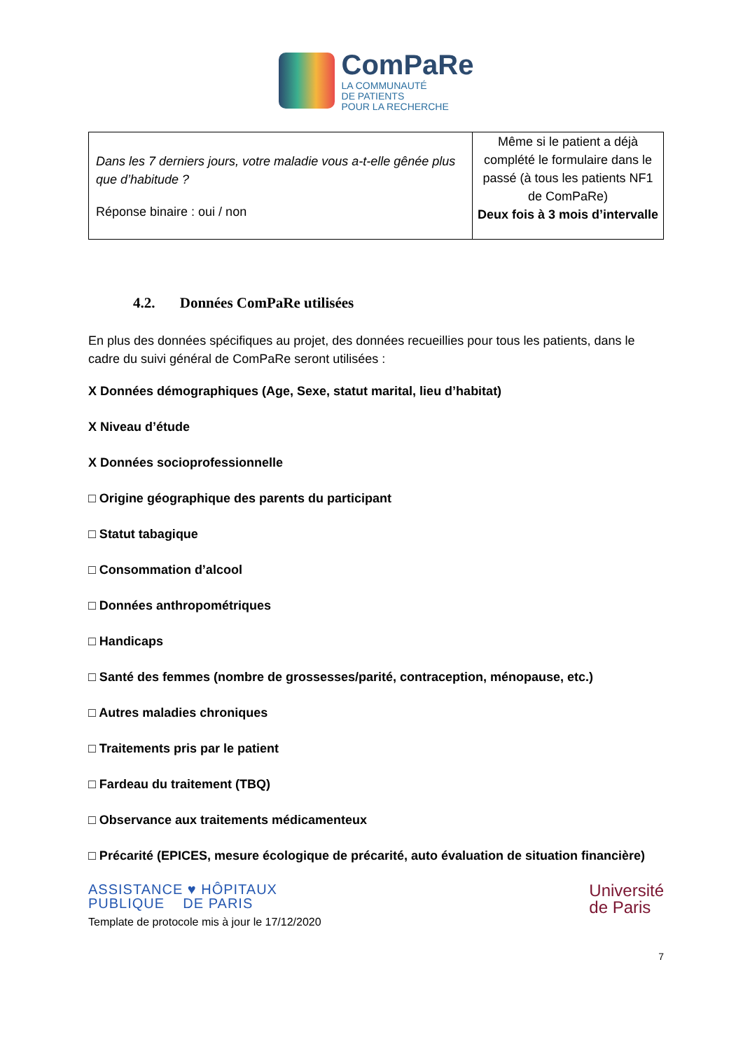ComPaRe
LA COMMUNAUTÉ
DE PATIENTS
POUR LA RECHERCHE
| Dans les 7 derniers jours, votre maladie vous a-t-elle gênée plus que d’habitude ? Réponse binaire : oui / non | Même si le patient a déjà complété le formulaire dans le passé (à tous les patients NF1 de ComPaRe) Deux fois à 3 mois d’intervalle |
4.2. Données ComPaRe utilisées
En plus des données spécifiques au projet, des données recueillies pour tous les patients, dans le cadre du suivi général de ComPaRe seront utilisées :
X Données démographiques (Age, Sexe, statut marital, lieu d’habitat)
X Niveau d’étude
X Données socioprofessionnelle
□ Origine géographique des parents du participant
□ Statut tabagique
□ Consommation d’alcool
□ Données anthropométriques
□ Handicaps
□ Santé des femmes (nombre de grossesses/parité, contraception, ménopause, etc.)
□ Autres maladies chroniques
□ Traitements pris par le patient
□ Fardeau du traitement (TBQ)
□ Observance aux traitements médicamenteux
□ Précarité (EPICES, mesure écologique de précarité, auto évaluation de situation financière)
ASSISTANCE ♥ HÔPITAUX
PUBLIQUE DE PARIS
Template de protocole mis à jour le 17/12/2020
Université
de Paris
7